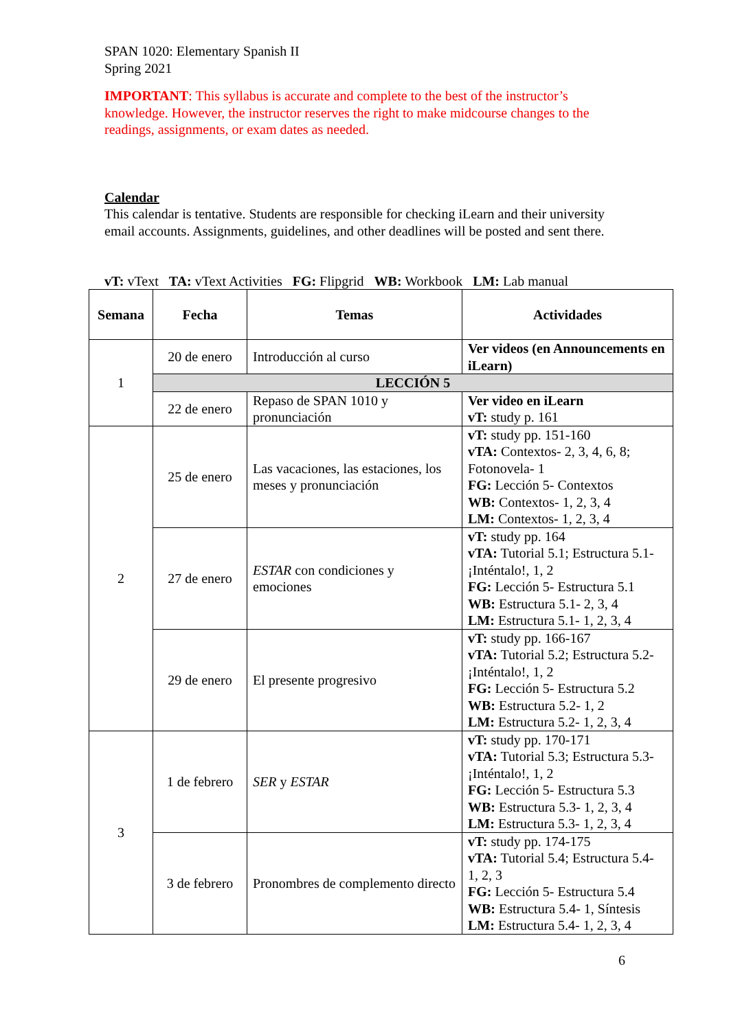SPAN 1020: Elementary Spanish II
Spring 2021
IMPORTANT: This syllabus is accurate and complete to the best of the instructor’s knowledge. However, the instructor reserves the right to make midcourse changes to the readings, assignments, or exam dates as needed.
Calendar
This calendar is tentative. Students are responsible for checking iLearn and their university email accounts. Assignments, guidelines, and other deadlines will be posted and sent there.
vT: vText TA: vText Activities FG: Flipgrid WB: Workbook LM: Lab manual
| Semana | Fecha | Temas | Actividades |
| --- | --- | --- | --- |
| 1 | 20 de enero | Introducción al curso | Ver videos (en Announcements en iLearn) |
| | LECCIÓN 5 | | |
| | 22 de enero | Repaso de SPAN 1010 y pronunciación | Ver video en iLearn vT: study p. 161 |
| 2 | 25 de enero | Las vacaciones, las estaciones, los meses y pronunciación | vT: study pp. 151-160 vTA: Contextos- 2, 3, 4, 6, 8; Fotonovela- 1 FG: Lección 5- Contextos WB: Contextos- 1, 2, 3, 4 LM: Contextos- 1, 2, 3, 4 |
| | 27 de enero | ESTAR con condiciones y emociones | vT: study pp. 164 vTA: Tutorial 5.1; Estructura 5.1- ¡Inténtalo!, 1, 2 FG: Lección 5- Estructura 5.1 WB: Estructura 5.1- 2, 3, 4 LM: Estructura 5.1- 1, 2, 3, 4 |
| | 29 de enero | El presente progresivo | vT: study pp. 166-167 vTA: Tutorial 5.2; Estructura 5.2- ¡Inténtalo!, 1, 2 FG: Lección 5- Estructura 5.2 WB: Estructura 5.2- 1, 2 LM: Estructura 5.2- 1, 2, 3, 4 |
| 3 | 1 de febrero | SER y ESTAR | vT: study pp. 170-171 vTA: Tutorial 5.3; Estructura 5.3- ¡Inténtalo!, 1, 2 FG: Lección 5- Estructura 5.3 WB: Estructura 5.3- 1, 2, 3, 4 LM: Estructura 5.3- 1, 2, 3, 4 |
| | 3 de febrero | Pronombres de complemento directo | vT: study pp. 174-175 vTA: Tutorial 5.4; Estructura 5.4- 1, 2, 3 FG: Lección 5- Estructura 5.4 WB: Estructura 5.4- 1, Síntesis LM: Estructura 5.4- 1, 2, 3, 4 |
6